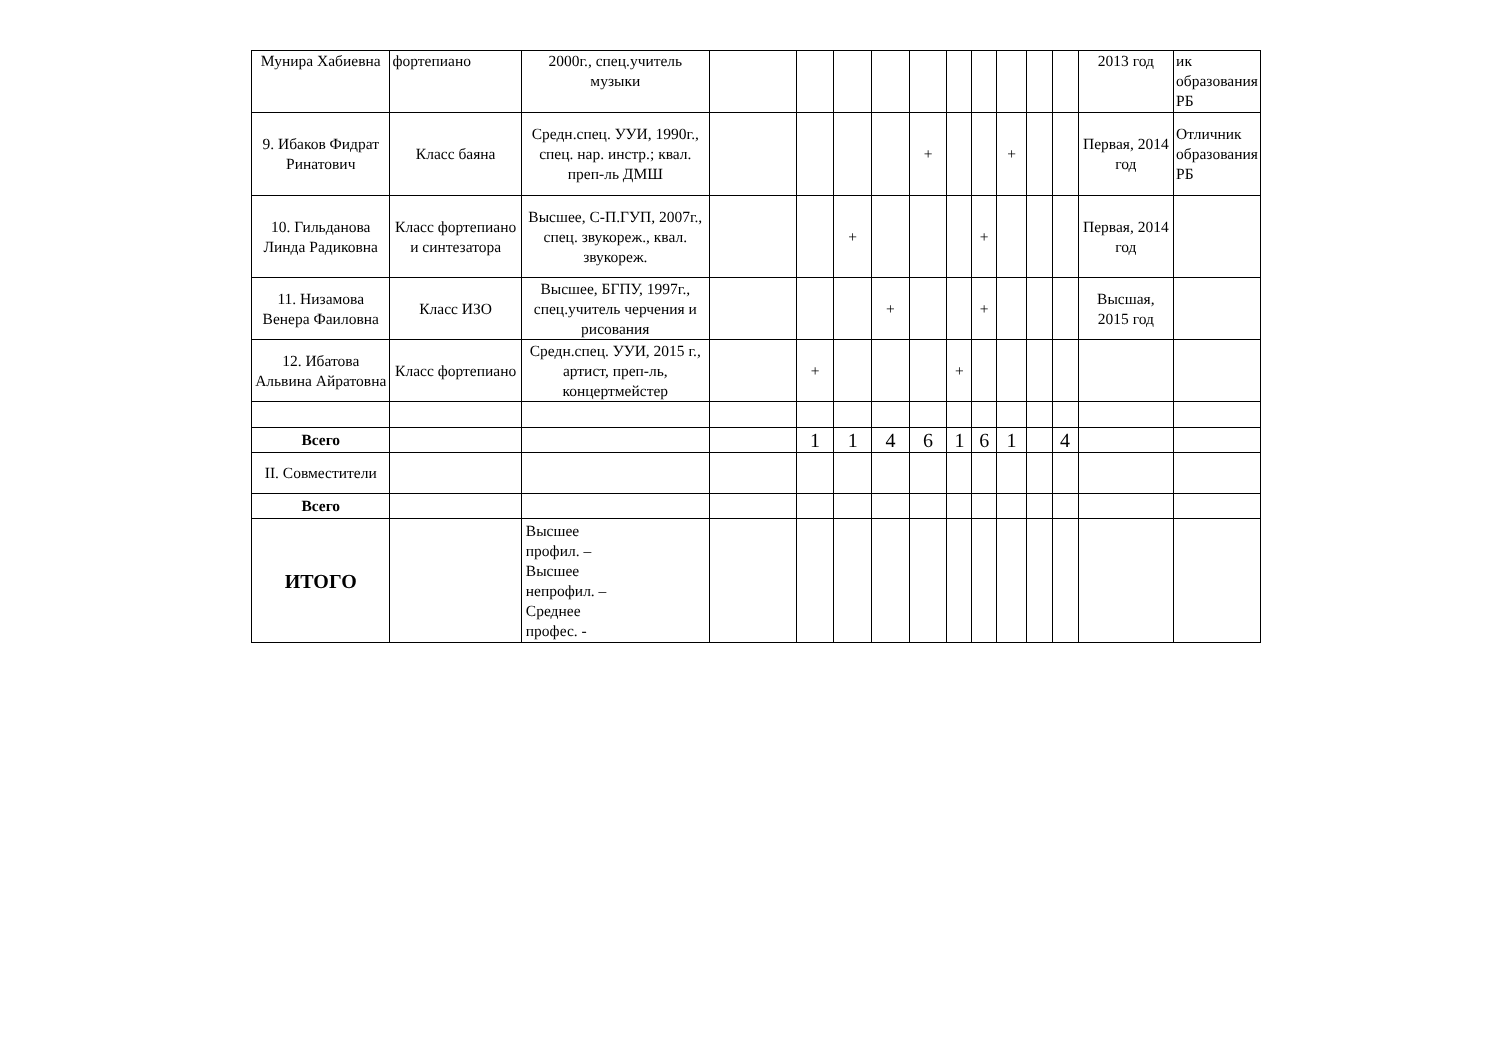| Мунира Хабиевна | фортепиано | 2000г., спец.учитель музыки | | | | | | | | | | | 2013 год | ик образования РБ |
| 9. Ибаков Фидрат Ринатович | Класс баяна | Средн.спец. УУИ, 1990г., спец. нар. инстр.; квал. преп-ль ДМШ | | | | | + | | | + | | | Первая, 2014 год | Отличник образования РБ |
| 10. Гильданова Линда Радиковна | Класс фортепиано и синтезатора | Высшее, С-П.ГУП, 2007г., спец. звукореж., квал. звукореж. | | | + | | | | + | | | | Первая, 2014 год | |
| 11. Низамова Венера Фаиловна | Класс ИЗО | Высшее, БГПУ, 1997г., спец.учитель черчения и рисования | | | | + | | | + | | | | Высшая, 2015 год | |
| 12. Ибатова Альвина Айратовна | Класс фортепиано | Средн.спец. УУИ, 2015 г., артист, преп-ль, концертмейстер | | + | | | | + | | | | | | |
| Всего | | | | 1 | 1 | 4 | 6 | 1 | 6 | 1 | | 4 | | |
| II. Совместители | | | | | | | | | | | | | | |
| Всего | | | | | | | | | | | | | | |
| ИТОГО | | Высшее профил. – Высшее непрофил. – Среднее профес. - | | | | | | | | | | | | |